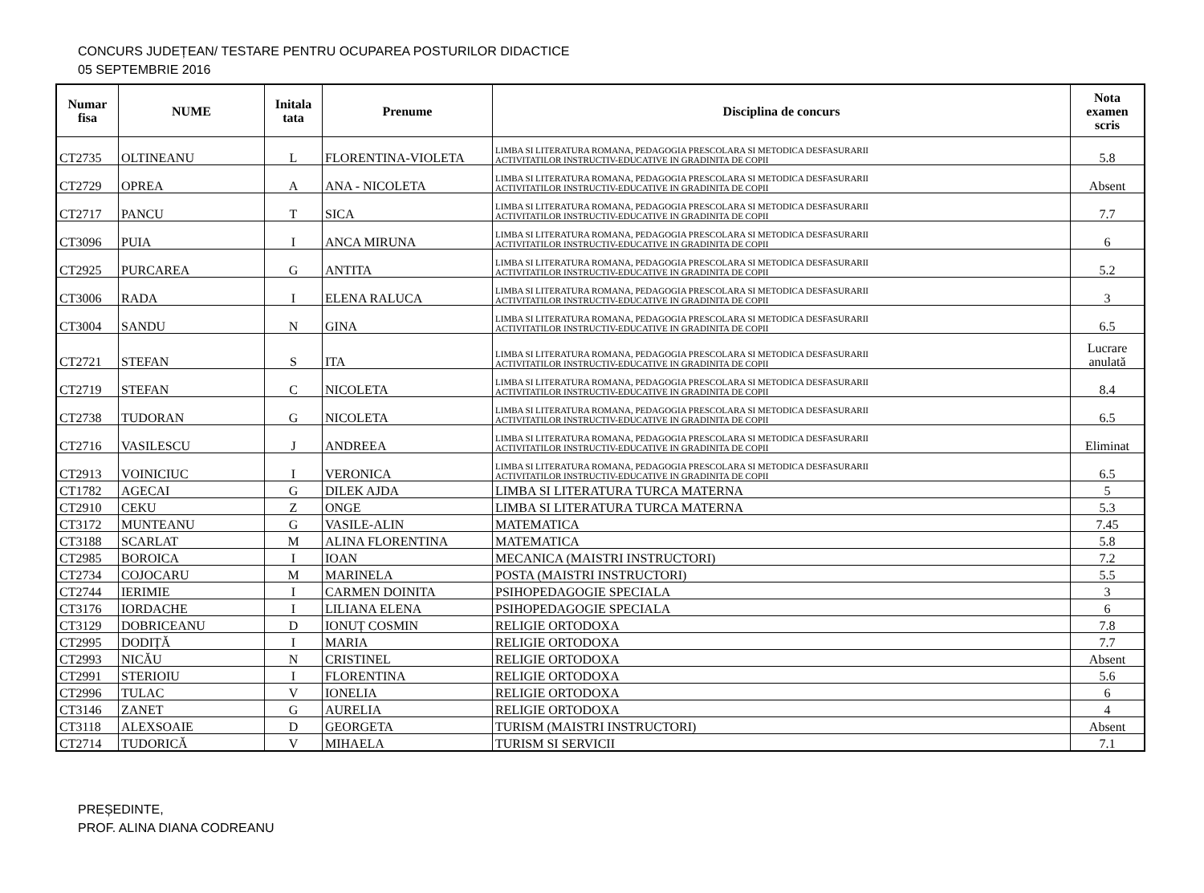CONCURS JUDEȚEAN/ TESTARE PENTRU OCUPAREA POSTURILOR DIDACTICE
05 SEPTEMBRIE 2016
| Numar fisa | NUME | Initala tata | Prenume | Disciplina de concurs | Nota examen scris |
| --- | --- | --- | --- | --- | --- |
| CT2735 | OLTINEANU | L | FLORENTINA-VIOLETA | LIMBA SI LITERATURA ROMANA, PEDAGOGIA PRESCOLARA SI METODICA DESFASURARII ACTIVITATILOR INSTRUCTIV-EDUCATIVE IN GRADINITA DE COPII | 5.8 |
| CT2729 | OPREA | A | ANA - NICOLETA | LIMBA SI LITERATURA ROMANA, PEDAGOGIA PRESCOLARA SI METODICA DESFASURARII ACTIVITATILOR INSTRUCTIV-EDUCATIVE IN GRADINITA DE COPII | Absent |
| CT2717 | PANCU | T | SICA | LIMBA SI LITERATURA ROMANA, PEDAGOGIA PRESCOLARA SI METODICA DESFASURARII ACTIVITATILOR INSTRUCTIV-EDUCATIVE IN GRADINITA DE COPII | 7.7 |
| CT3096 | PUIA | I | ANCA MIRUNA | LIMBA SI LITERATURA ROMANA, PEDAGOGIA PRESCOLARA SI METODICA DESFASURARII ACTIVITATILOR INSTRUCTIV-EDUCATIVE IN GRADINITA DE COPII | 6 |
| CT2925 | PURCAREA | G | ANTITA | LIMBA SI LITERATURA ROMANA, PEDAGOGIA PRESCOLARA SI METODICA DESFASURARII ACTIVITATILOR INSTRUCTIV-EDUCATIVE IN GRADINITA DE COPII | 5.2 |
| CT3006 | RADA | I | ELENA RALUCA | LIMBA SI LITERATURA ROMANA, PEDAGOGIA PRESCOLARA SI METODICA DESFASURARII ACTIVITATILOR INSTRUCTIV-EDUCATIVE IN GRADINITA DE COPII | 3 |
| CT3004 | SANDU | N | GINA | LIMBA SI LITERATURA ROMANA, PEDAGOGIA PRESCOLARA SI METODICA DESFASURARII ACTIVITATILOR INSTRUCTIV-EDUCATIVE IN GRADINITA DE COPII | 6.5 |
| CT2721 | STEFAN | S | ITA | LIMBA SI LITERATURA ROMANA, PEDAGOGIA PRESCOLARA SI METODICA DESFASURARII ACTIVITATILOR INSTRUCTIV-EDUCATIVE IN GRADINITA DE COPII | Lucrare anulată |
| CT2719 | STEFAN | C | NICOLETA | LIMBA SI LITERATURA ROMANA, PEDAGOGIA PRESCOLARA SI METODICA DESFASURARII ACTIVITATILOR INSTRUCTIV-EDUCATIVE IN GRADINITA DE COPII | 8.4 |
| CT2738 | TUDORAN | G | NICOLETA | LIMBA SI LITERATURA ROMANA, PEDAGOGIA PRESCOLARA SI METODICA DESFASURARII ACTIVITATILOR INSTRUCTIV-EDUCATIVE IN GRADINITA DE COPII | 6.5 |
| CT2716 | VASILESCU | J | ANDREEA | LIMBA SI LITERATURA ROMANA, PEDAGOGIA PRESCOLARA SI METODICA DESFASURARII ACTIVITATILOR INSTRUCTIV-EDUCATIVE IN GRADINITA DE COPII | Eliminat |
| CT2913 | VOINICIUC | I | VERONICA | LIMBA SI LITERATURA ROMANA, PEDAGOGIA PRESCOLARA SI METODICA DESFASURARII ACTIVITATILOR INSTRUCTIV-EDUCATIVE IN GRADINITA DE COPII | 6.5 |
| CT1782 | AGECAI | G | DILEK AJDA | LIMBA SI LITERATURA TURCA MATERNA | 5 |
| CT2910 | CEKU | Z | ONGE | LIMBA SI LITERATURA TURCA MATERNA | 5.3 |
| CT3172 | MUNTEANU | G | VASILE-ALIN | MATEMATICA | 7.45 |
| CT3188 | SCARLAT | M | ALINA FLORENTINA | MATEMATICA | 5.8 |
| CT2985 | BOROICA | I | IOAN | MECANICA (MAISTRI INSTRUCTORI) | 7.2 |
| CT2734 | COJOCARU | M | MARINELA | POSTA (MAISTRI INSTRUCTORI) | 5.5 |
| CT2744 | IERIMIE | I | CARMEN DOINITA | PSIHOPEDAGOGIE SPECIALA | 3 |
| CT3176 | IORDACHE | I | LILIANA ELENA | PSIHOPEDAGOGIE SPECIALA | 6 |
| CT3129 | DOBRICEANU | D | IONUȚ COSMIN | RELIGIE ORTODOXA | 7.8 |
| CT2995 | DODIȚĂ | I | MARIA | RELIGIE ORTODOXA | 7.7 |
| CT2993 | NICĂU | N | CRISTINEL | RELIGIE ORTODOXA | Absent |
| CT2991 | STERIOIU | I | FLORENTINA | RELIGIE ORTODOXA | 5.6 |
| CT2996 | TULAC | V | IONELIA | RELIGIE ORTODOXA | 6 |
| CT3146 | ZANET | G | AURELIA | RELIGIE ORTODOXA | 4 |
| CT3118 | ALEXSOAIE | D | GEORGETA | TURISM (MAISTRI INSTRUCTORI) | Absent |
| CT2714 | TUDORICĂ | V | MIHAELA | TURISM SI SERVICII | 7.1 |
PREȘEDINTE,
PROF. ALINA DIANA CODREANU